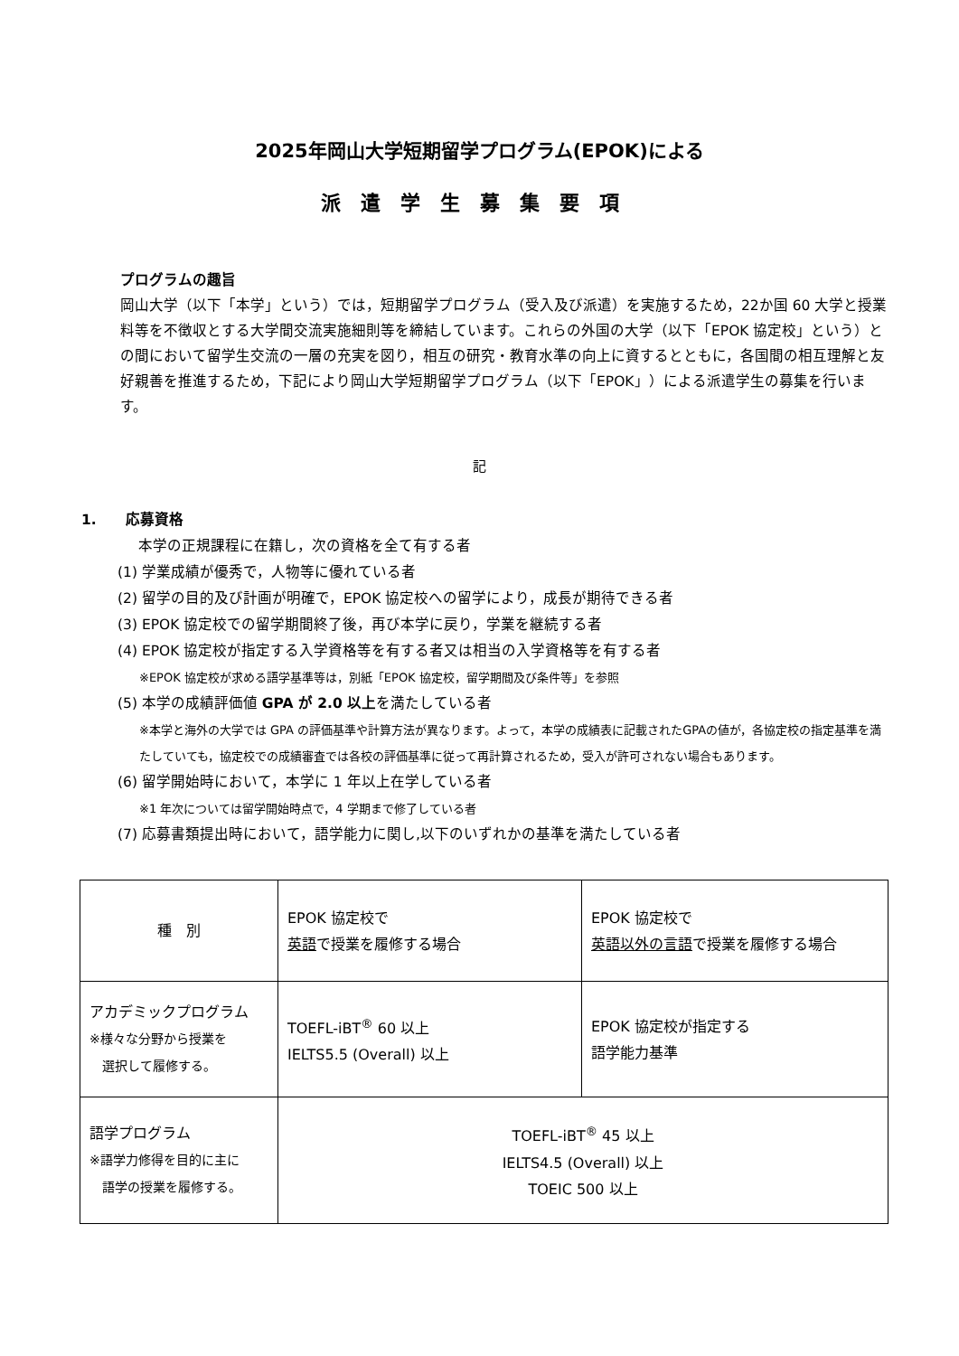2025年岡山大学短期留学プログラム(EPOK)による
派遣学生募集要項
プログラムの趣旨
岡山大学（以下「本学」という）では，短期留学プログラム（受入及び派遣）を実施するため，22か国 60 大学と授業料等を不徴収とする大学間交流実施細則等を締結しています。これらの外国の大学（以下「EPOK 協定校」という）との間において留学生交流の一層の充実を図り，相互の研究・教育水準の向上に資するとともに，各国間の相互理解と友好親善を推進するため，下記により岡山大学短期留学プログラム（以下「EPOK」）による派遣学生の募集を行います。
記
1.　　応募資格
本学の正規課程に在籍し，次の資格を全て有する者
(1) 学業成績が優秀で，人物等に優れている者
(2) 留学の目的及び計画が明確で，EPOK 協定校への留学により，成長が期待できる者
(3) EPOK 協定校での留学期間終了後，再び本学に戻り，学業を継続する者
(4) EPOK 協定校が指定する入学資格等を有する者又は相当の入学資格等を有する者
※EPOK 協定校が求める語学基準等は，別紙「EPOK 協定校，留学期間及び条件等」を参照
(5) 本学の成績評価値 GPA が 2.0 以上を満たしている者
※本学と海外の大学では GPA の評価基準や計算方法が異なります。よって，本学の成績表に記載されたGPAの値が，各協定校の指定基準を満たしていても，協定校での成績審査では各校の評価基準に従って再計算されるため，受入が許可されない場合もあります。
(6) 留学開始時において，本学に 1 年以上在学している者
※1 年次については留学開始時点で，4 学期まで修了している者
(7) 応募書類提出時において，語学能力に関し,以下のいずれかの基準を満たしている者
| 種 別 | EPOK 協定校で 英語 で授業を履修する場合 | EPOK 協定校で 英語以外の言語 で授業を履修する場合 |
| アカデミックプログラム ※様々な分野から授業を 選択して履修する。 | TOEFL-iBT<sup>®</sup> 60 以上 IELTS5.5 (Overall) 以上 | EPOK 協定校が指定する 語学能力基準 |
| 語学プログラム ※語学力修得を目的に主に 語学の授業を履修する。 | TOEFL-iBT<sup>®</sup> 45 以上 IELTS4.5 (Overall) 以上 TOEIC 500 以上 | |